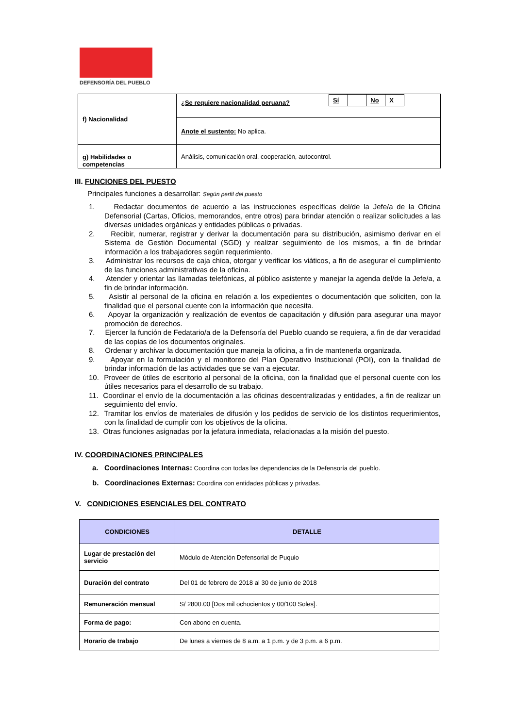DEFENSORÍA DEL PUEBLO
| f) Nacionalidad | ¿Se requiere nacionalidad peruana? / Sí / / No / X / |
| | Anote el sustento: No aplica. |
| g) Habilidades o competencias | Análisis, comunicación oral, cooperación, autocontrol. |
III. FUNCIONES DEL PUESTO
Principales funciones a desarrollar: Según perfil del puesto
1. Redactar documentos de acuerdo a las instrucciones específicas del/de la Jefe/a de la Oficina Defensorial (Cartas, Oficios, memorandos, entre otros) para brindar atención o realizar solicitudes a las diversas unidades orgánicas y entidades públicas o privadas.
2. Recibir, numerar, registrar y derivar la documentación para su distribución, asimismo derivar en el Sistema de Gestión Documental (SGD) y realizar seguimiento de los mismos, a fin de brindar información a los trabajadores según requerimiento.
3. Administrar los recursos de caja chica, otorgar y verificar los viáticos, a fin de asegurar el cumplimiento de las funciones administrativas de la oficina.
4. Atender y orientar las llamadas telefónicas, al público asistente y manejar la agenda del/de la Jefe/a, a fin de brindar información.
5. Asistir al personal de la oficina en relación a los expedientes o documentación que soliciten, con la finalidad que el personal cuente con la información que necesita.
6. Apoyar la organización y realización de eventos de capacitación y difusión para asegurar una mayor promoción de derechos.
7. Ejercer la función de Fedatario/a de la Defensoría del Pueblo cuando se requiera, a fin de dar veracidad de las copias de los documentos originales.
8. Ordenar y archivar la documentación que maneja la oficina, a fin de mantenerla organizada.
9. Apoyar en la formulación y el monitoreo del Plan Operativo Institucional (POI), con la finalidad de brindar información de las actividades que se van a ejecutar.
10. Proveer de útiles de escritorio al personal de la oficina, con la finalidad que el personal cuente con los útiles necesarios para el desarrollo de su trabajo.
11. Coordinar el envío de la documentación a las oficinas descentralizadas y entidades, a fin de realizar un seguimiento del envío.
12. Tramitar los envíos de materiales de difusión y los pedidos de servicio de los distintos requerimientos, con la finalidad de cumplir con los objetivos de la oficina.
13. Otras funciones asignadas por la jefatura inmediata, relacionadas a la misión del puesto.
IV. COORDINACIONES PRINCIPALES
a. Coordinaciones Internas: Coordina con todas las dependencias de la Defensoría del pueblo.
b. Coordinaciones Externas: Coordina con entidades públicas y privadas.
V. CONDICIONES ESENCIALES DEL CONTRATO
| CONDICIONES | DETALLE |
| --- | --- |
| Lugar de prestación del servicio | Módulo de Atención Defensorial de Puquio |
| Duración del contrato | Del 01 de febrero de 2018 al 30 de junio de 2018 |
| Remuneración mensual | S/ 2800.00 [Dos mil ochocientos y 00/100 Soles]. |
| Forma de pago: | Con abono en cuenta. |
| Horario de trabajo | De lunes a viernes de 8 a.m. a 1 p.m. y de 3 p.m. a 6 p.m. |